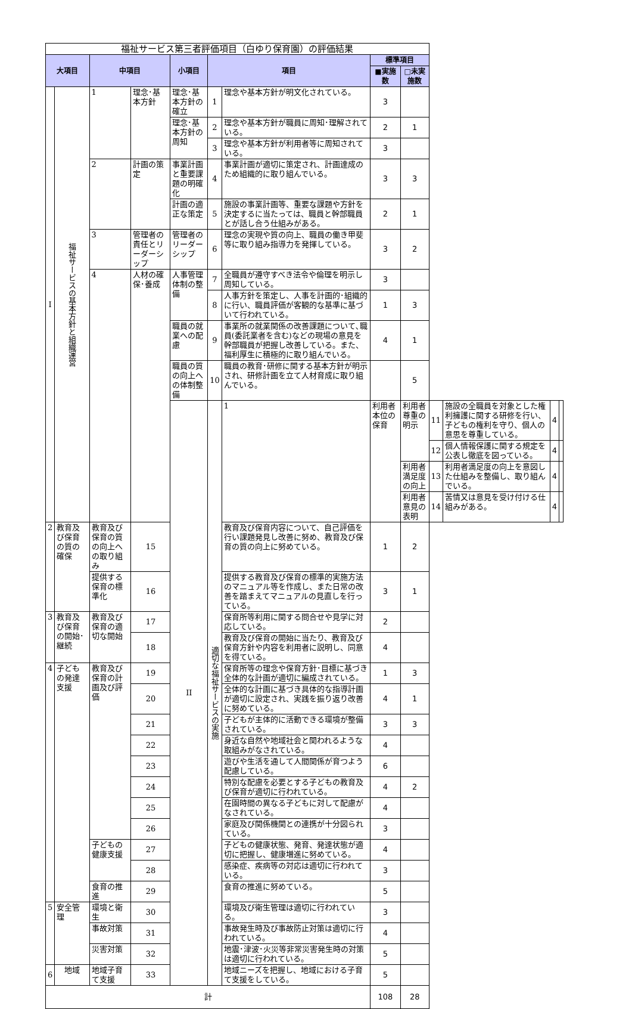| 福祉サービス第三者評価項目（白ゆり保育園）の評価結果 | | | | | | | | | | | | |
| 大項目 | | 中項目 | | 小項目 | 項目 | | 標準項目 | | | | | |
| | | | | | | | ■実施数 | □未実施数 | | | | |
| I | 福祉サービスの基本方針と組織運営 | 1 | 理念･基本方針 | 理念･基本方針の確立 | 1 | 理念や基本方針が明文化されている。 | 3 | | | | | |
| | | | | 理念･基本方針の周知 | 2 | 理念や基本方針が職員に周知･理解されている。 | 2 | 1 | | | | |
| | | | | | 3 | 理念や基本方針が利用者等に周知されている。 | 3 | | | | | |
| | | 2 | 計画の策定 | 事業計画と重要課題の明確化 | 4 | 事業計画が適切に策定され、計画達成のため組織的に取り組んでいる。 | 3 | 3 | | | | |
| | | | | 計画の適正な策定 | 5 | 施設の事業計画等、重要な課題や方針を決定するに当たっては、職員と幹部職員とが話し合う仕組みがある。 | 2 | 1 | | | | |
| | | 3 | 管理者の責任とリーダーシップ | 管理者のリーダーシップ | 6 | 理念の実現や質の向上、職員の働き甲斐等に取り組み指導力を発揮している。 | 3 | 2 | | | | |
| | | 4 | 人材の確保･養成 | 人事管理体制の整備 | 7 | 全職員が遵守すべき法令や倫理を明示し周知している。 | 3 | | | | | |
| | | | | | 8 | 人事方針を策定し、人事を計画的･組織的に行い、職員評価が客観的な基準に基づいて行われている。 | 1 | 3 | | | | |
| | | | | 職員の就業への配慮 | 9 | 事業所の就業関係の改善課題について､職員(委託業者を含む)などの現場の意見を幹部職員が把握し改善している。また、福利厚生に積極的に取り組んでいる。 | 4 | 1 | | | | |
| | | | | 職員の質の向上への体制整備 | 10 | 職員の教育･研修に関する基本方針が明示され、研修計画を立て人材育成に取り組んでいる。 | | 5 | | | | |
| | | | | II | 適切な福祉サービスの実施 | 1 | 利用者本位の保育 | 利用者尊重の明示 | 11 | 施設の全職員を対象とした権利擁護に関する研修を行い、子どもの権利を守り、個人の意思を尊重している。 | 4 | |
| | | | | | | | | | 12 | 個人情報保護に関する規定を公表し徹底を図っている。 | 4 | |
| | | | | | | | | 利用者満足度の向上 | 13 | 利用者満足度の向上を意図した仕組みを整備し、取り組んでいる。 | 4 | |
| | | | | | | | | 利用者意見の表明 | 14 | 苦情又は意見を受け付ける仕組みがある。 | 4 | |
| 2 | 教育及び保育の質の確保 | 教育及び保育の質の向上への取り組み | 15 | | | 教育及び保育内容について、自己評価を行い課題発見し改善に努め、教育及び保育の質の向上に努めている。 | 1 | 2 | | | | |
| | | 提供する保育の標準化 | 16 | | | 提供する教育及び保育の標準的実施方法のマニュアル等を作成し、また日常の改善を踏まえてマニュアルの見直しを行っている。 | 3 | 1 | | | | |
| 3 | 教育及び保育の開始･継続 | 教育及び保育の適切な開始 | 17 | | | 保育所等利用に関する問合せや見学に対応している。 | 2 | | | | | |
| | | | 18 | | | 教育及び保育の開始に当たり、教育及び保育方針や内容を利用者に説明し、同意を得ている。 | 4 | | | | | |
| 4 | 子どもの発達支援 | 教育及び保育の計画及び評価 | 19 | | | 保育所等の理念や保育方針･目標に基づき全体的な計画が適切に編成されている。 | 1 | 3 | | | | |
| | | | 20 | | | 全体的な計画に基づき具体的な指導計画が適切に設定され、実践を振り返り改善に努めている。 | 4 | 1 | | | | |
| | | | 21 | | | 子どもが主体的に活動できる環境が整備されている。 | 3 | 3 | | | | |
| | | | 22 | | | 身近な自然や地域社会と関われるような取組みがなされている。 | 4 | | | | | |
| | | | 23 | | | 遊びや生活を通して人間関係が育つよう配慮している。 | 6 | | | | | |
| | | | 24 | | | 特別な配慮を必要とする子どもの教育及び保育が適切に行われている。 | 4 | 2 | | | | |
| | | | 25 | | | 在園時間の異なる子どもに対して配慮がなされている。 | 4 | | | | | |
| | | | 26 | | | 家庭及び関係機関との連携が十分図られている。 | 3 | | | | | |
| | | 子どもの健康支援 | 27 | | | 子どもの健康状態、発育、発達状態が適切に把握し、健康増進に努めている。 | 4 | | | | | |
| | | | 28 | | | 感染症、疾病等の対応は適切に行われている。 | 3 | | | | | |
| | | 食育の推進 | 29 | | | 食育の推進に努めている。 | 5 | | | | | |
| 5 | 安全管理 | 環境と衛生 | 30 | | | 環境及び衛生管理は適切に行われている。 | 3 | | | | | |
| | | 事故対策 | 31 | | | 事故発生時及び事故防止対策は適切に行われている。 | 4 | | | | | |
| | | 災害対策 | 32 | | | 地震･津波･火災等非常災害発生時の対策は適切に行われている。 | 5 | | | | | |
| 6 | 地域 | 地域子育て支援 | 33 | | | 地域ニーズを把握し、地域における子育て支援をしている。 | 5 | | | | | |
| 計 | | | | | | | 108 | 28 | | | | |